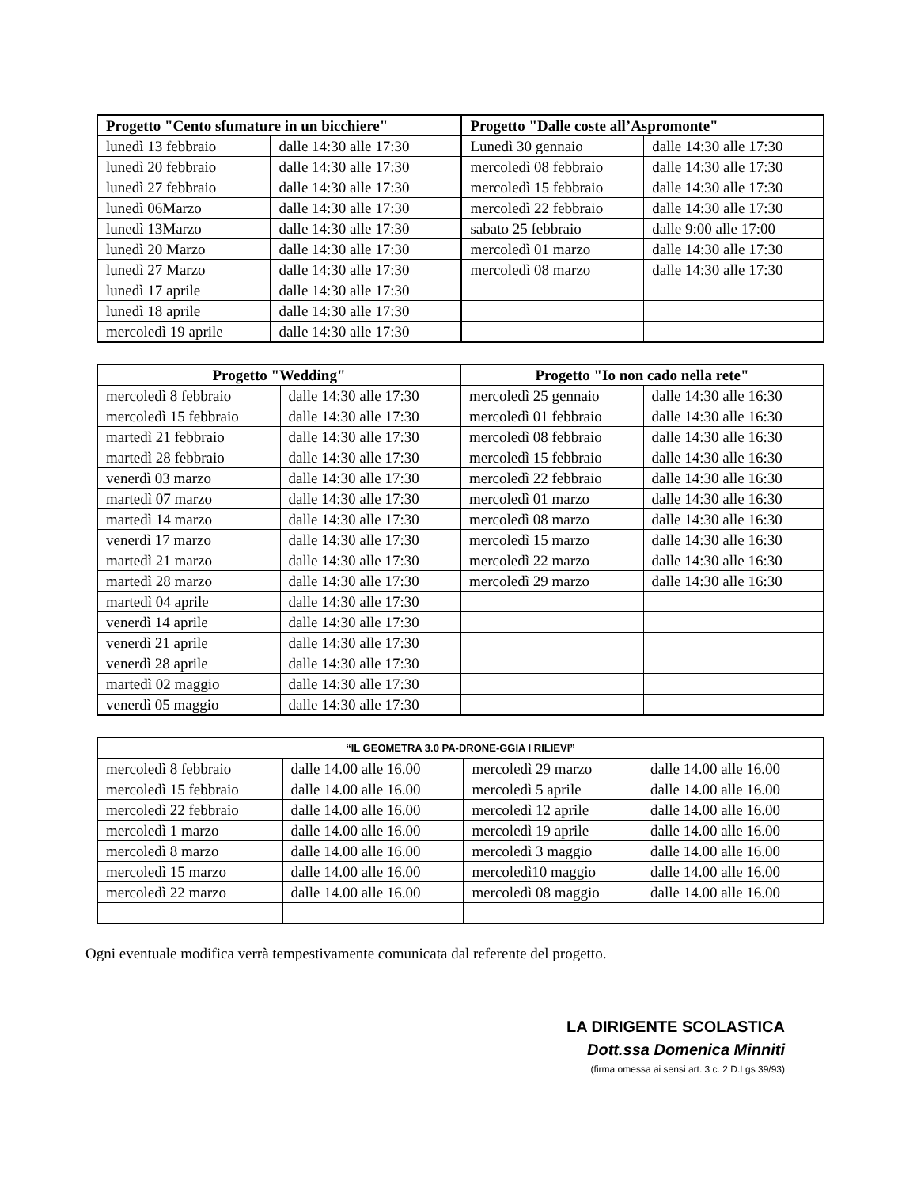| Progetto "Cento sfumature in un bicchiere" | | Progetto "Dalle coste all’Aspromonte" | |
| --- | --- | --- | --- |
| lunedì 13 febbraio | dalle 14:30 alle 17:30 | Lunedì 30 gennaio | dalle 14:30 alle 17:30 |
| lunedì 20 febbraio | dalle 14:30 alle 17:30 | mercoledì 08 febbraio | dalle 14:30 alle 17:30 |
| lunedì 27 febbraio | dalle 14:30 alle 17:30 | mercoledì 15 febbraio | dalle 14:30 alle 17:30 |
| lunedì 06Marzo | dalle 14:30 alle 17:30 | mercoledì 22 febbraio | dalle 14:30 alle 17:30 |
| lunedì 13Marzo | dalle 14:30 alle 17:30 | sabato 25 febbraio | dalle 9:00 alle 17:00 |
| lunedì 20 Marzo | dalle 14:30 alle 17:30 | mercoledì 01 marzo | dalle 14:30 alle 17:30 |
| lunedì 27 Marzo | dalle 14:30 alle 17:30 | mercoledì 08 marzo | dalle 14:30 alle 17:30 |
| lunedì 17 aprile | dalle 14:30 alle 17:30 | | |
| lunedì 18 aprile | dalle 14:30 alle 17:30 | | |
| mercoledì 19 aprile | dalle 14:30 alle 17:30 | | |
| Progetto "Wedding" | | Progetto "Io non cado nella rete" | |
| --- | --- | --- | --- |
| mercoledì 8 febbraio | dalle 14:30 alle 17:30 | mercoledì 25 gennaio | dalle 14:30 alle 16:30 |
| mercoledì 15 febbraio | dalle 14:30 alle 17:30 | mercoledì 01 febbraio | dalle 14:30 alle 16:30 |
| martedì 21 febbraio | dalle 14:30 alle 17:30 | mercoledì 08 febbraio | dalle 14:30 alle 16:30 |
| martedì 28 febbraio | dalle 14:30 alle 17:30 | mercoledì 15 febbraio | dalle 14:30 alle 16:30 |
| venerdì 03 marzo | dalle 14:30 alle 17:30 | mercoledì 22 febbraio | dalle 14:30 alle 16:30 |
| martedì 07 marzo | dalle 14:30 alle 17:30 | mercoledì 01 marzo | dalle 14:30 alle 16:30 |
| martedì 14 marzo | dalle 14:30 alle 17:30 | mercoledì 08 marzo | dalle 14:30 alle 16:30 |
| venerdì 17 marzo | dalle 14:30 alle 17:30 | mercoledì 15 marzo | dalle 14:30 alle 16:30 |
| martedì 21 marzo | dalle 14:30 alle 17:30 | mercoledì 22 marzo | dalle 14:30 alle 16:30 |
| martedì 28 marzo | dalle 14:30 alle 17:30 | mercoledì 29 marzo | dalle 14:30 alle 16:30 |
| martedì 04 aprile | dalle 14:30 alle 17:30 | | |
| venerdì 14 aprile | dalle 14:30 alle 17:30 | | |
| venerdì 21 aprile | dalle 14:30 alle 17:30 | | |
| venerdì 28 aprile | dalle 14:30 alle 17:30 | | |
| martedì 02 maggio | dalle 14:30 alle 17:30 | | |
| venerdì 05 maggio | dalle 14:30 alle 17:30 | | |
| “IL GEOMETRA 3.0 PA-DRONE-GGIA I RILIEVI” | | | |
| --- | --- | --- | --- |
| mercoledì 8 febbraio | dalle 14.00 alle 16.00 | mercoledì 29 marzo | dalle 14.00 alle 16.00 |
| mercoledì 15 febbraio | dalle 14.00 alle 16.00 | mercoledì 5 aprile | dalle 14.00 alle 16.00 |
| mercoledì 22 febbraio | dalle 14.00 alle 16.00 | mercoledì 12 aprile | dalle 14.00 alle 16.00 |
| mercoledì 1 marzo | dalle 14.00 alle 16.00 | mercoledì 19 aprile | dalle 14.00 alle 16.00 |
| mercoledì 8 marzo | dalle 14.00 alle 16.00 | mercoledì 3 maggio | dalle 14.00 alle 16.00 |
| mercoledì 15 marzo | dalle 14.00 alle 16.00 | mercoledì10 maggio | dalle 14.00 alle 16.00 |
| mercoledì 22 marzo | dalle 14.00 alle 16.00 | mercoledì 08 maggio | dalle 14.00 alle 16.00 |
Ogni eventuale modifica verrà tempestivamente comunicata dal referente del progetto.
LA DIRIGENTE SCOLASTICA
Dott.ssa Domenica Minniti
(firma omessa ai sensi art. 3 c. 2 D.Lgs 39/93)